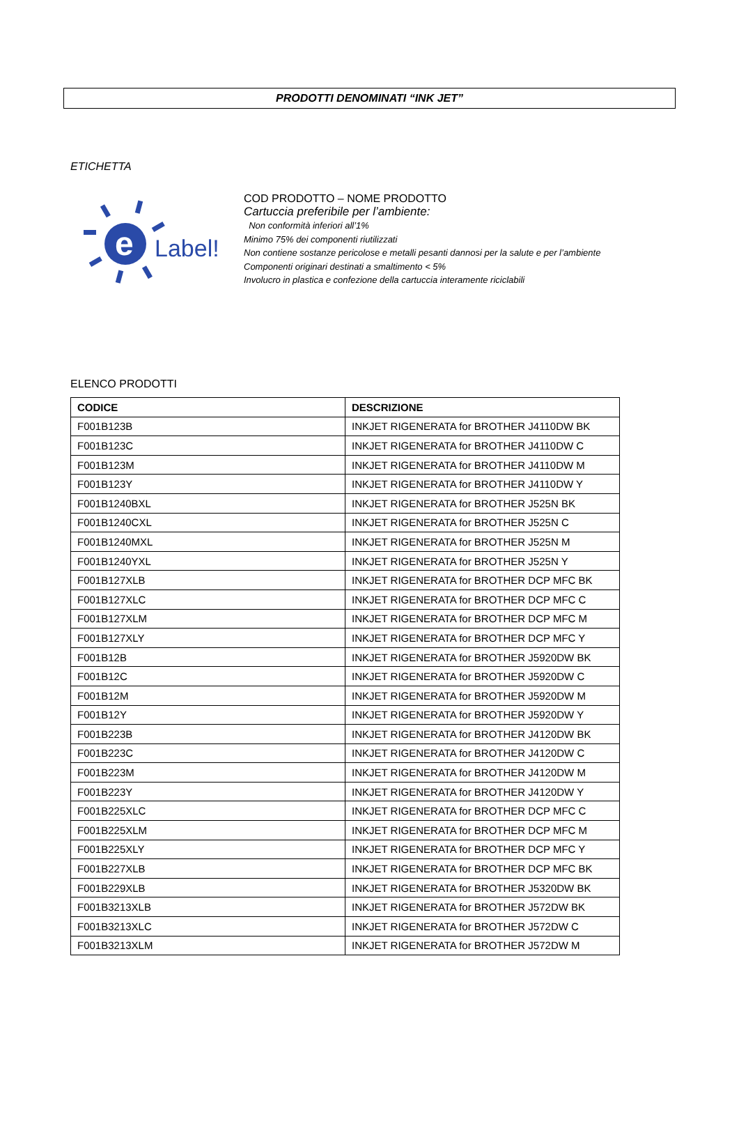PRODOTTI DENOMINATI “INK JET”
ETICHETTA
Label!
e
COD PRODOTTO – NOME PRODOTTO
Cartuccia preferibile per l’ambiente:
Non conformità inferiori all’1%
Minimo 75% dei componenti riutilizzati
Non contiene sostanze pericolose e metalli pesanti dannosi per la salute e per l’ambiente
Componenti originari destinati a smaltimento < 5%
Involucro in plastica e confezione della cartuccia interamente riciclabili
ELENCO PRODOTTI
| CODICE | DESCRIZIONE |
| --- | --- |
| F001B123B | INKJET RIGENERATA for BROTHER J4110DW BK |
| F001B123C | INKJET RIGENERATA for BROTHER J4110DW C |
| F001B123M | INKJET RIGENERATA for BROTHER J4110DW M |
| F001B123Y | INKJET RIGENERATA for BROTHER J4110DW Y |
| F001B1240BXL | INKJET RIGENERATA for BROTHER J525N BK |
| F001B1240CXL | INKJET RIGENERATA for BROTHER J525N C |
| F001B1240MXL | INKJET RIGENERATA for BROTHER J525N M |
| F001B1240YXL | INKJET RIGENERATA for BROTHER J525N Y |
| F001B127XLB | INKJET RIGENERATA for BROTHER DCP MFC BK |
| F001B127XLC | INKJET RIGENERATA for BROTHER DCP MFC C |
| F001B127XLM | INKJET RIGENERATA for BROTHER DCP MFC M |
| F001B127XLY | INKJET RIGENERATA for BROTHER DCP MFC Y |
| F001B12B | INKJET RIGENERATA for BROTHER J5920DW BK |
| F001B12C | INKJET RIGENERATA for BROTHER J5920DW C |
| F001B12M | INKJET RIGENERATA for BROTHER J5920DW M |
| F001B12Y | INKJET RIGENERATA for BROTHER J5920DW Y |
| F001B223B | INKJET RIGENERATA for BROTHER J4120DW BK |
| F001B223C | INKJET RIGENERATA for BROTHER J4120DW C |
| F001B223M | INKJET RIGENERATA for BROTHER J4120DW M |
| F001B223Y | INKJET RIGENERATA for BROTHER J4120DW Y |
| F001B225XLC | INKJET RIGENERATA for BROTHER DCP MFC C |
| F001B225XLM | INKJET RIGENERATA for BROTHER DCP MFC M |
| F001B225XLY | INKJET RIGENERATA for BROTHER DCP MFC Y |
| F001B227XLB | INKJET RIGENERATA for BROTHER DCP MFC BK |
| F001B229XLB | INKJET RIGENERATA for BROTHER J5320DW BK |
| F001B3213XLB | INKJET RIGENERATA for BROTHER J572DW BK |
| F001B3213XLC | INKJET RIGENERATA for BROTHER J572DW C |
| F001B3213XLM | INKJET RIGENERATA for BROTHER J572DW M |